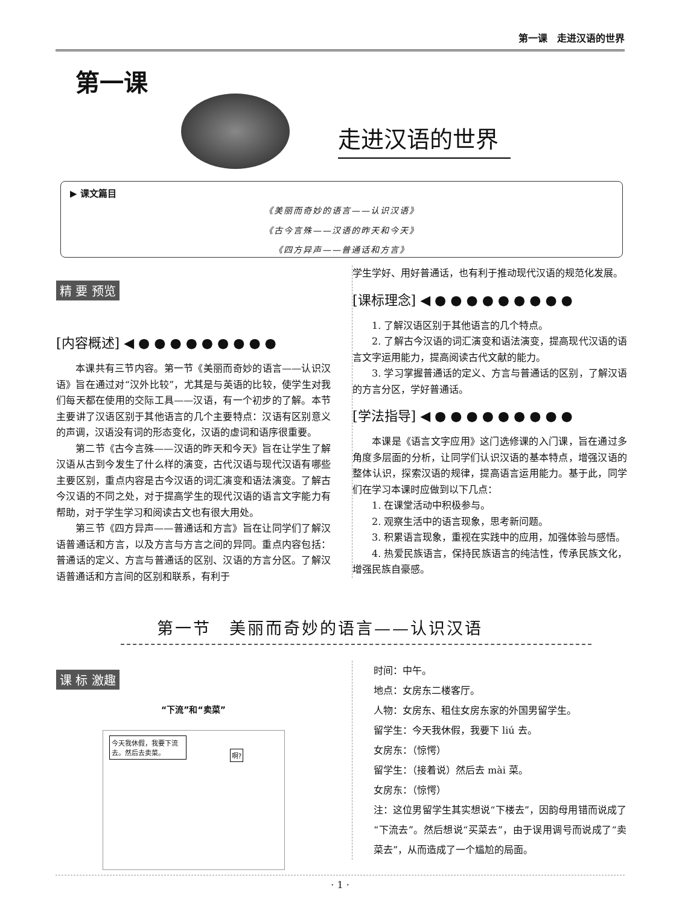第一课　走进汉语的世界
第一课
走进汉语的世界
▶ 课文篇目
《美丽而奇妙的语言——认识汉语》
《古今言殊——汉语的昨天和今天》
《四方异声——普通话和方言》
精 要 预览
[内容概述] ◀ ● ● ● ● ● ● ● ● ●
本课共有三节内容。第一节《美丽而奇妙的语言——认识汉语》旨在通过对“汉外比较”，尤其是与英语的比较，使学生对我们每天都在使用的交际工具——汉语，有一个初步的了解。本节主要讲了汉语区别于其他语言的几个主要特点：汉语有区别意义的声调，汉语没有词的形态变化，汉语的虚词和语序很重要。
第二节《古今言殊——汉语的昨天和今天》旨在让学生了解汉语从古到今发生了什么样的演变，古代汉语与现代汉语有哪些主要区别，重点内容是古今汉语的词汇演变和语法演变。了解古今汉语的不同之处，对于提高学生的现代汉语的语言文字能力有帮助，对于学生学习和阅读古文也有很大用处。
第三节《四方异声——普通话和方言》旨在让同学们了解汉语普通话和方言，以及方言与方言之间的异同。重点内容包括：普通话的定义、方言与普通话的区别、汉语的方言分区。了解汉语普通话和方言间的区别和联系，有利于
学生学好、用好普通话，也有利于推动现代汉语的规范化发展。
[课标理念] ◀ ● ● ● ● ● ● ● ● ●
1. 了解汉语区别于其他语言的几个特点。
2. 了解古今汉语的词汇演变和语法演变，提高现代汉语的语言文字运用能力，提高阅读古代文献的能力。
3. 学习掌握普通话的定义、方言与普通话的区别，了解汉语的方言分区，学好普通话。
[学法指导] ◀ ● ● ● ● ● ● ● ● ●
本课是《语言文字应用》这门选修课的入门课，旨在通过多角度多层面的分析，让同学们认识汉语的基本特点，增强汉语的整体认识，探索汉语的规律，提高语言运用能力。基于此，同学们在学习本课时应做到以下几点：
1. 在课堂活动中积极参与。
2. 观察生活中的语言现象，思考新问题。
3. 积累语言现象，重视在实践中的应用，加强体验与感悟。
4. 热爱民族语言，保持民族语言的纯洁性，传承民族文化，增强民族自豪感。
第一节　美丽而奇妙的语言——认识汉语
课 标 激趣
“下流”和“卖菜”
今天我休假，我要下流去。然后去卖菜。
啊?
时间：中午。
地点：女房东二楼客厅。
人物：女房东、租住女房东家的外国男留学生。
留学生：今天我休假，我要下 liú 去。
女房东：（惊愕）
留学生：（接着说）然后去 mài 菜。
女房东：（惊愕）
注：这位男留学生其实想说“下楼去”，因韵母用错而说成了“下流去”。然后想说“买菜去”，由于误用调号而说成了“卖菜去”，从而造成了一个尴尬的局面。
· 1 ·